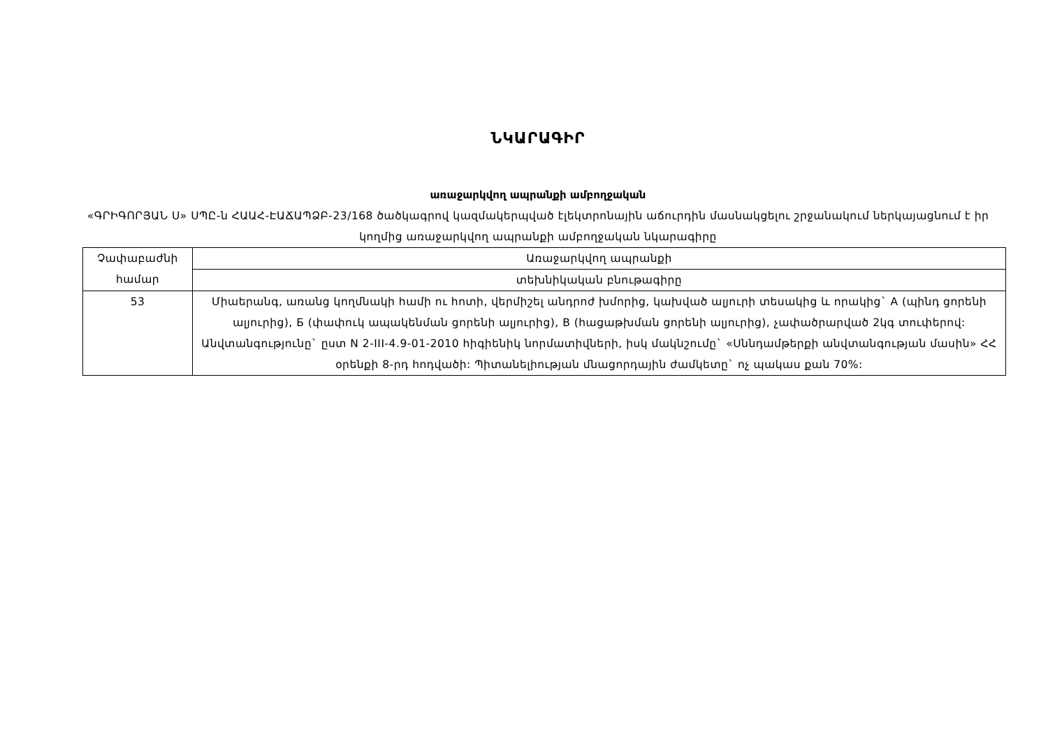ՆԿԱՐԱԳԻՐ
առաջարկվող ապրանքի ամբողջական
«ԳՐԻԳՈՐՅԱՆ Ս» ՍՊԸ-ն ՀԱԱՀ-ԷԱՃԱՊՁԲ-23/168 ծածկագրով կազմակերպված էլեկտրոնային աճուրդին մասնակցելու շրջանակում ներկայացնում է իր կողմից առաջարկվող ապրանքի ամբողջական նկարագիրը
| Չափաբաժնի համար | Առաջարկվող ապրանքի |
| | տեխնիկական բնութագիրը |
| 53 | Միաերանգ, առանց կողմնակի համի ու հոտի, վերմիշել անդրոժ խմորից, կախված ալյուրի տեսակից և որակից` А (պինդ ցորենի ալյուրից), Б (փափուկ ապակենման ցորենի ալյուրից), В (հացաթխման ցորենի ալյուրից), չափածրարված 2կգ տուփերով: Անվտանգությունը` ըստ N 2-III-4.9-01-2010 հիգիենիկ նորմատիվների, իսկ մակնշումը` «Սննդամթերքի անվտանգության մասին» ՀՀ օրենքի 8-րդ հոդվածի: Պիտանելիության մնացորդային ժամկետը` ոչ պակաս քան 70%: |